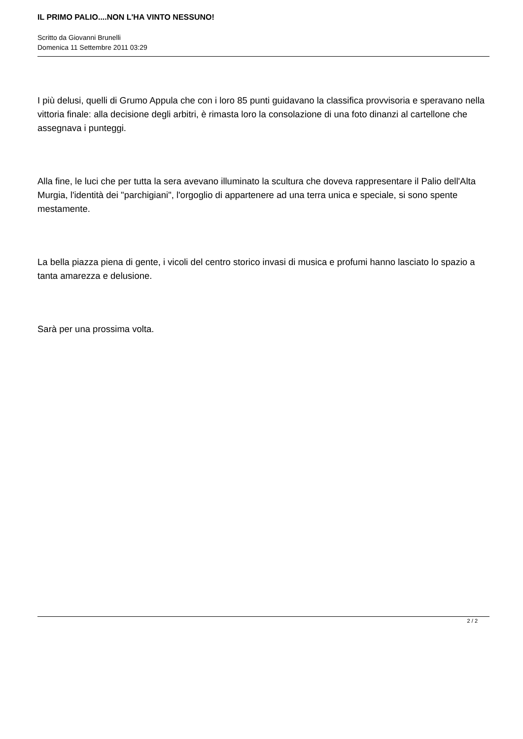IL PRIMO PALIO....NON L'HA VINTO NESSUNO!
Scritto da Giovanni Brunelli
Domenica 11 Settembre 2011 03:29
I più delusi, quelli di Grumo Appula che con i loro 85 punti guidavano la classifica provvisoria e speravano nella vittoria finale: alla decisione degli arbitri, è rimasta loro la consolazione di una foto dinanzi al cartellone che assegnava i punteggi.
Alla fine, le luci che per tutta la sera avevano illuminato la scultura che doveva rappresentare il Palio dell'Alta Murgia, l'identità dei "parchigiani", l'orgoglio di appartenere ad una terra unica e speciale, si sono spente mestamente.
La bella piazza piena di gente, i vicoli del centro storico invasi di musica e profumi hanno lasciato lo spazio a tanta amarezza e delusione.
Sarà per una prossima volta.
2 / 2